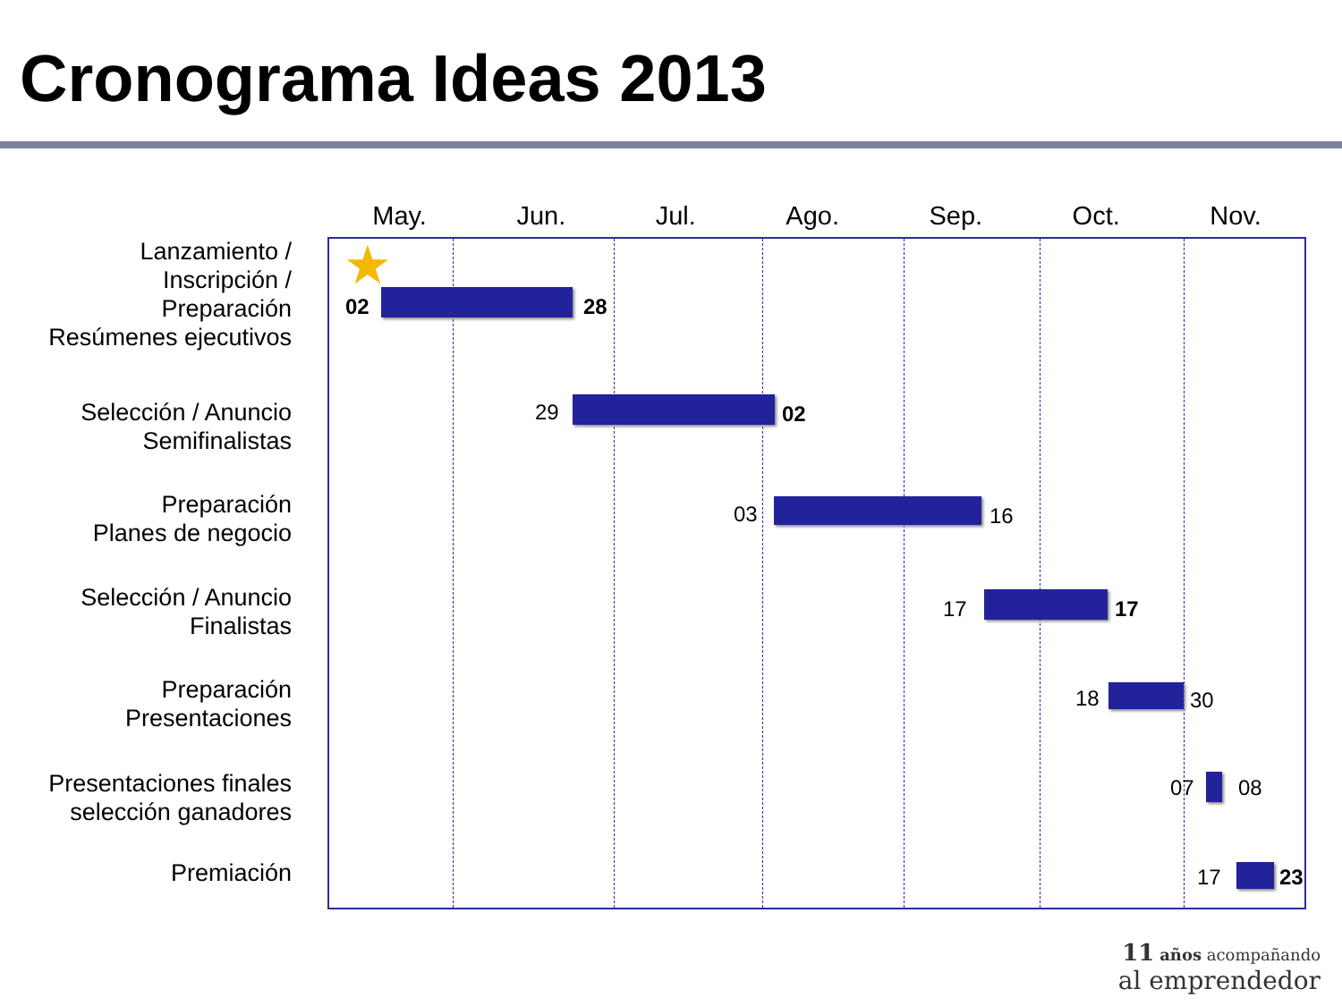Cronograma Ideas 2013
May. Jun. Jul. Ago. Sep. Oct. Nov.
Lanzamiento /
Inscripción /
Preparación
Resúmenes ejecutivos
Selección / Anuncio
Semifinalistas
Preparación
Planes de negocio
Selección / Anuncio
Finalistas
Preparación
Presentaciones
Presentaciones finales
selección ganadores
Premiación
★
02 28
29 02
03 16
17 17
18 30
07 08
17 23
11 años acompañando
al emprendedor